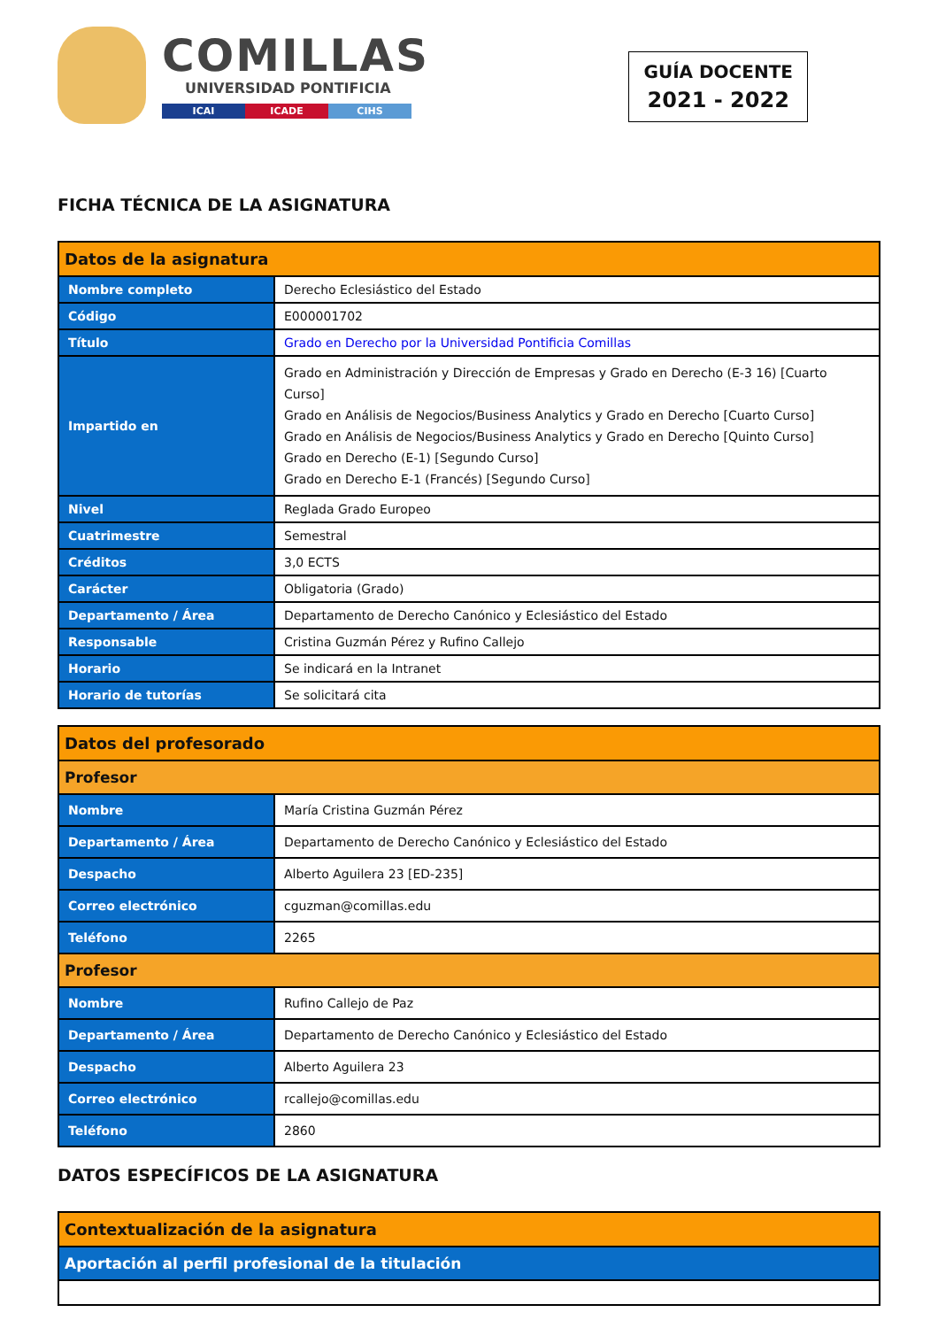COMILLAS
UNIVERSIDAD PONTIFICIA
ICAI ICADE CIHS
GUÍA DOCENTE
2021 - 2022
FICHA TÉCNICA DE LA ASIGNATURA
| Datos de la asignatura | |
| --- | --- |
| Nombre completo | Derecho Eclesiástico del Estado |
| Código | E000001702 |
| Título | Grado en Derecho por la Universidad Pontificia Comillas |
| Impartido en | Grado en Administración y Dirección de Empresas y Grado en Derecho (E-3 16) [Cuarto Curso] Grado en Análisis de Negocios/Business Analytics y Grado en Derecho [Cuarto Curso] Grado en Análisis de Negocios/Business Analytics y Grado en Derecho [Quinto Curso] Grado en Derecho (E-1) [Segundo Curso] Grado en Derecho E-1 (Francés) [Segundo Curso] |
| Nivel | Reglada Grado Europeo |
| Cuatrimestre | Semestral |
| Créditos | 3,0 ECTS |
| Carácter | Obligatoria (Grado) |
| Departamento / Área | Departamento de Derecho Canónico y Eclesiástico del Estado |
| Responsable | Cristina Guzmán Pérez y Rufino Callejo |
| Horario | Se indicará en la Intranet |
| Horario de tutorías | Se solicitará cita |
| Datos del profesorado | |
| --- | --- |
| Profesor | |
| Nombre | María Cristina Guzmán Pérez |
| Departamento / Área | Departamento de Derecho Canónico y Eclesiástico del Estado |
| Despacho | Alberto Aguilera 23 [ED-235] |
| Correo electrónico | cguzman@comillas.edu |
| Teléfono | 2265 |
| Profesor | |
| Nombre | Rufino Callejo de Paz |
| Departamento / Área | Departamento de Derecho Canónico y Eclesiástico del Estado |
| Despacho | Alberto Aguilera 23 |
| Correo electrónico | rcallejo@comillas.edu |
| Teléfono | 2860 |
DATOS ESPECÍFICOS DE LA ASIGNATURA
| Contextualización de la asignatura |
| --- |
| Aportación al perfil profesional de la titulación |